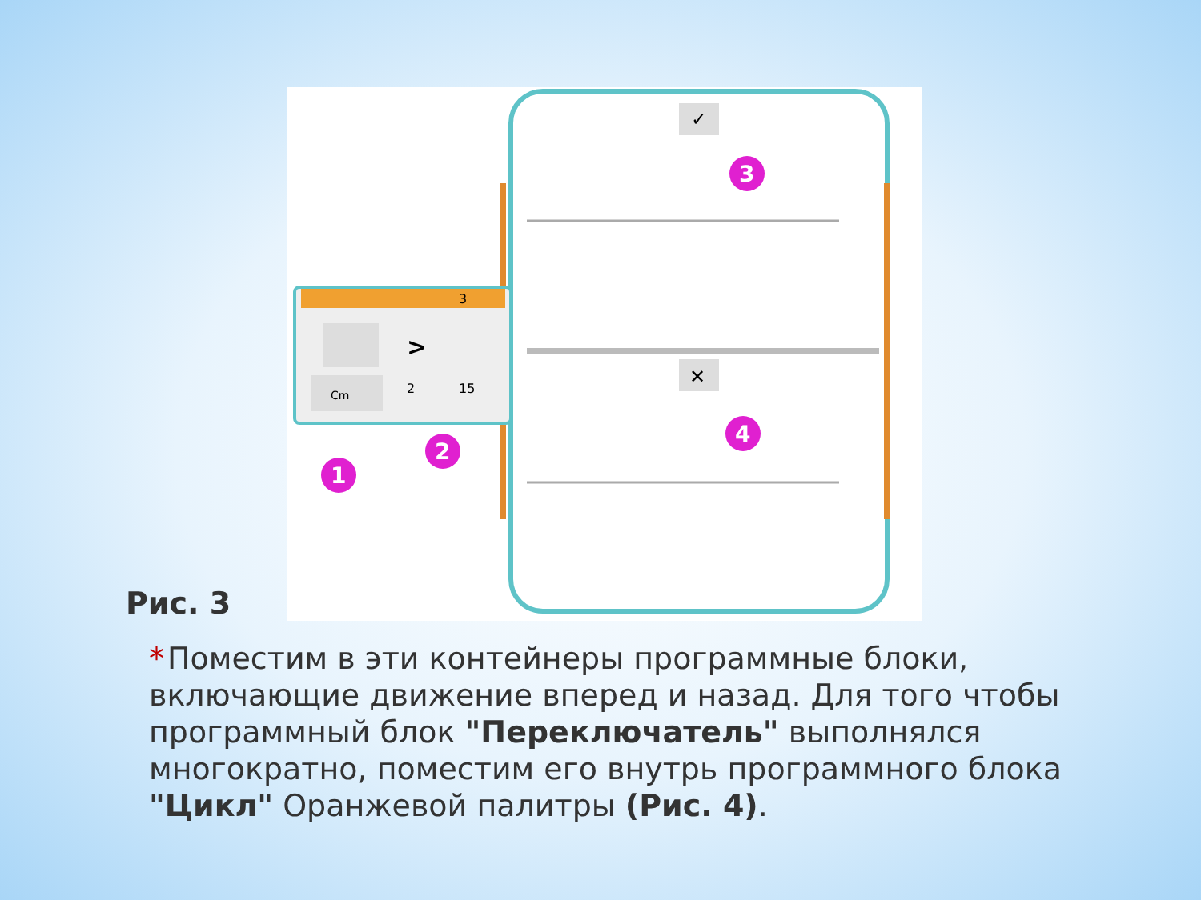3
>
Cm
2
15
✓
✕
1
2
3
4
Рис. 3
* Поместим в эти контейнеры программные блоки, включающие движение вперед и назад. Для того чтобы программный блок "Переключатель" выполнялся многократно, поместим его внутрь программного блока "Цикл" Оранжевой палитры (Рис. 4).